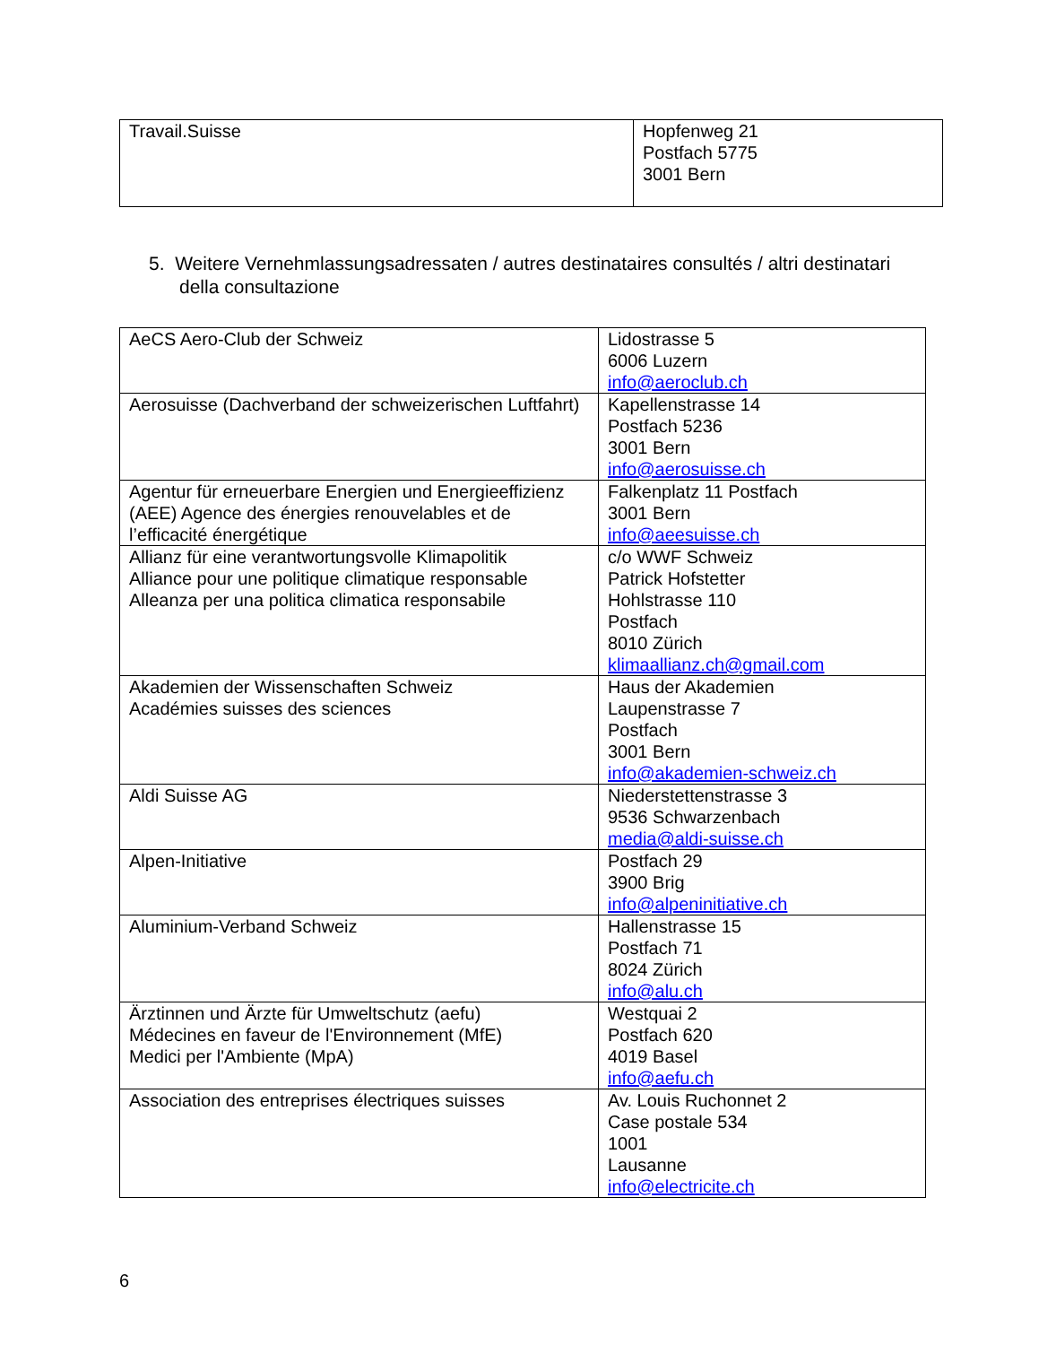| Travail.Suisse | Hopfenweg 21 Postfach 5775 3001 Bern |
5. Weitere Vernehmlassungsadressaten / autres destinataires consultés / altri destinatari della consultazione
| AeCS Aero-Club der Schweiz | Lidostrasse 5 6006 Luzern info@aeroclub.ch |
| Aerosuisse (Dachverband der schweizerischen Luftfahrt) | Kapellenstrasse 14 Postfach 5236 3001 Bern info@aerosuisse.ch |
| Agentur für erneuerbare Energien und Energieeffizienz (AEE) Agence des énergies renouvelables et de l’efficacité énergétique | Falkenplatz 11 Postfach 3001 Bern info@aeesuisse.ch |
| Allianz für eine verantwortungsvolle Klimapolitik Alliance pour une politique climatique responsable Alleanza per una politica climatica responsabile | c/o WWF Schweiz Patrick Hofstetter Hohlstrasse 110 Postfach 8010 Zürich klimaallianz.ch@gmail.com |
| Akademien der Wissenschaften Schweiz Académies suisses des sciences | Haus der Akademien Laupenstrasse 7 Postfach 3001 Bern info@akademien-schweiz.ch |
| Aldi Suisse AG | Niederstettenstrasse 3 9536 Schwarzenbach media@aldi-suisse.ch |
| Alpen-Initiative | Postfach 29 3900 Brig info@alpeninitiative.ch |
| Aluminium-Verband Schweiz | Hallenstrasse 15 Postfach 71 8024 Zürich info@alu.ch |
| Ärztinnen und Ärzte für Umweltschutz (aefu) Médecines en faveur de l'Environnement (MfE) Medici per l'Ambiente (MpA) | Westquai 2 Postfach 620 4019 Basel info@aefu.ch |
| Association des entreprises électriques suisses | Av. Louis Ruchonnet 2 Case postale 534 1001 Lausanne info@electricite.ch |
6